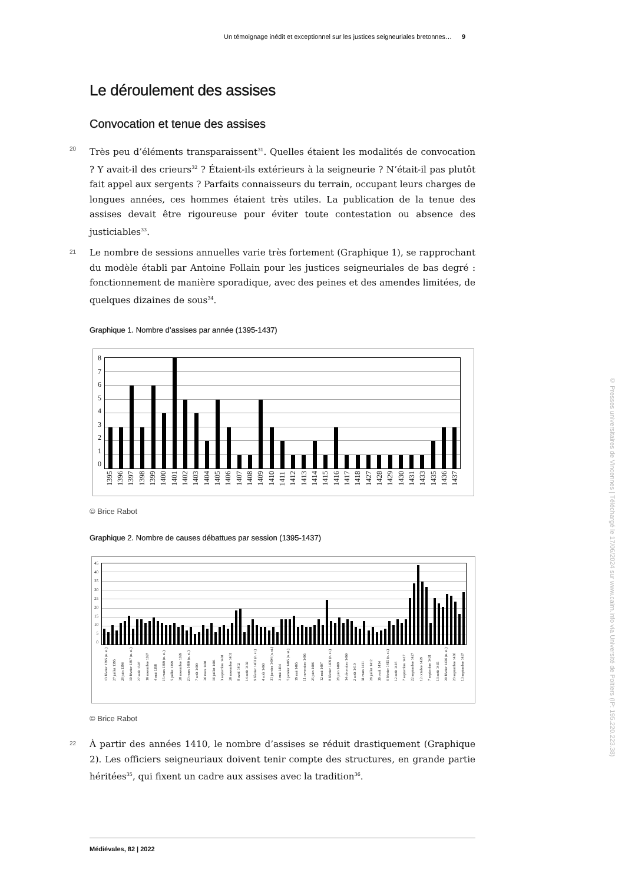Un témoignage inédit et exceptionnel sur les justices seigneuriales bretonnes… 9
Le déroulement des assises
Convocation et tenue des assises
20
Très peu d’éléments transparaissent<sup>31</sup>. Quelles étaient les modalités de convocation ? Y avait-il des crieurs<sup>32</sup> ? Étaient-ils extérieurs à la seigneurie ? N’était-il pas plutôt fait appel aux sergents ? Parfaits connaisseurs du terrain, occupant leurs charges de longues années, ces hommes étaient très utiles. La publication de la tenue des assises devait être rigoureuse pour éviter toute contestation ou absence des justiciables<sup>33</sup>.
21
Le nombre de sessions annuelles varie très fortement (Graphique 1), se rapprochant du modèle établi par Antoine Follain pour les justices seigneuriales de bas degré : fonctionnement de manière sporadique, avec des peines et des amendes limitées, de quelques dizaines de sous<sup>34</sup>.
Graphique 1. Nombre d’assises par année (1395-1437)
876543210
1395 1396 1397 1398 1399 1400 1401 1402 1403 1404 1405 1406 1407 1408 1409 1410 1411 1412 1413 1414 1415 1416 1417 1418 1427 1428 1429 1430 1431 1433 1435 1436 1437
© Brice Rabot
Graphique 2. Nombre de causes débattues par session (1395-1437)
45
40
35
30
25
20
15
10
50
13 février 1395 (n. st.) 27 juillet 1395 28 juin 1396 10 février 1397 (n. st.) 27 août 1397 10 novembre 1397 4 mai 1398 15 mars 1399 (n. st.) 5 juillet 1399 28 novembre 1399 20 mars 1400 (n. st.) 7 août 1400 26 mars 1401 16 juillet 1401 3 septembre 1401 20 novembre 1401 8 avril 1402 14 août 1402 9 février 1403 (n. st.) 4 août 1403 31 janvier 1404 (n. st.) 3 mai 1404 5 janvier 1405 (n. st.) 19 mai 1405 11 novembre 1405 25 juin 1406 12 mai 1407 8 février 1409 (n. st.) 28 juin 1409 14 décembre 1409 2 août 1410 31 mars 1411 29 juillet 1412 30 avril 1414 6 février 1415 (n. st.) 12 août 1416 7 septembre 1417 22 septembre 1427 12 octobre 1429 7 septembre 1431 13 août 1435 20 février 1436 (n. st.) 20 septembre 1436 13 septembre 1437
© Brice Rabot
22
À partir des années 1410, le nombre d’assises se réduit drastiquement (Graphique 2). Les officiers seigneuriaux doivent tenir compte des structures, en grande partie héritées<sup>35</sup>, qui fixent un cadre aux assises avec la tradition<sup>36</sup>.
Médiévales, 82 | 2022
© Presses universitaires de Vincennes | Téléchargé le 17/06/2024 sur www.cairn.info via Université de Poitiers (IP: 195.220.223.38)